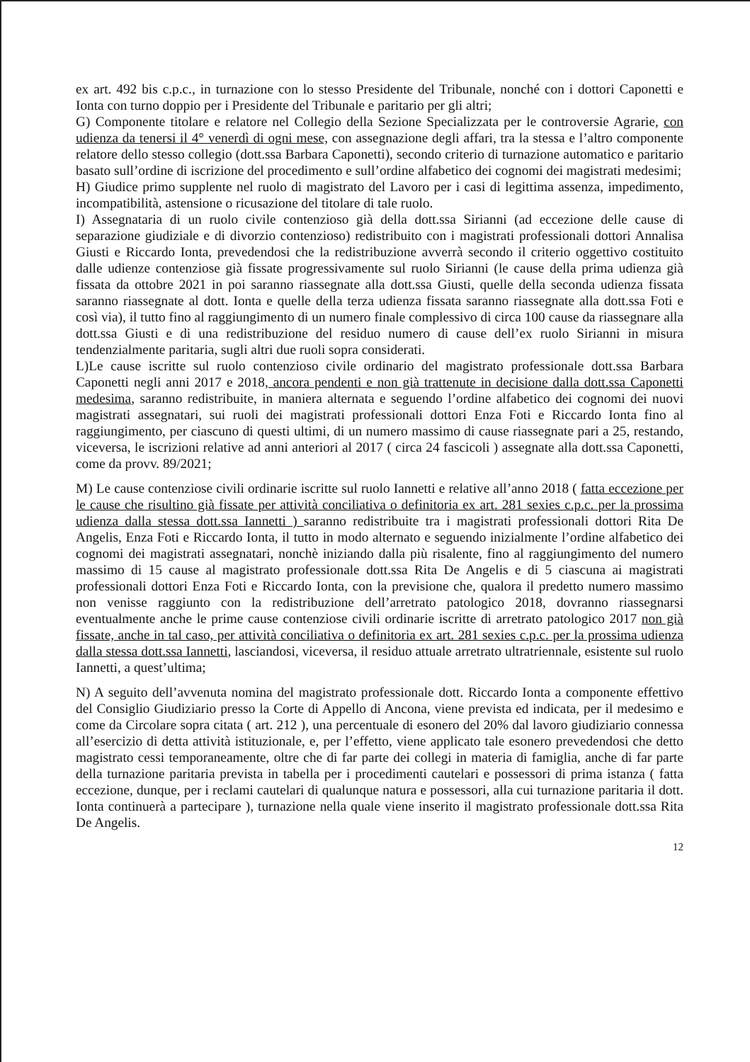ex art. 492 bis c.p.c., in turnazione con lo stesso Presidente del Tribunale, nonché con i dottori Caponetti e Ionta con turno doppio per i Presidente del Tribunale e paritario per gli altri;
G) Componente titolare e relatore nel Collegio della Sezione Specializzata per le controversie Agrarie, con udienza da tenersi il 4° venerdì di ogni mese, con assegnazione degli affari, tra la stessa e l’altro componente relatore dello stesso collegio (dott.ssa Barbara Caponetti), secondo criterio di turnazione automatico e paritario basato sull’ordine di iscrizione del procedimento e sull’ordine alfabetico dei cognomi dei magistrati medesimi;
H) Giudice primo supplente nel ruolo di magistrato del Lavoro per i casi di legittima assenza, impedimento, incompatibilità, astensione o ricusazione del titolare di tale ruolo.
I) Assegnataria di un ruolo civile contenzioso già della dott.ssa Sirianni (ad eccezione delle cause di separazione giudiziale e di divorzio contenzioso) redistribuito con i magistrati professionali dottori Annalisa Giusti e Riccardo Ionta, prevedendosi che la redistribuzione avverrà secondo il criterio oggettivo costituito dalle udienze contenziose già fissate progressivamente sul ruolo Sirianni (le cause della prima udienza già fissata da ottobre 2021 in poi saranno riassegnate alla dott.ssa Giusti, quelle della seconda udienza fissata saranno riassegnate al dott. Ionta e quelle della terza udienza fissata saranno riassegnate alla dott.ssa Foti e così via), il tutto fino al raggiungimento di un numero finale complessivo di circa 100 cause da riassegnare alla dott.ssa Giusti e di una redistribuzione del residuo numero di cause dell’ex ruolo Sirianni in misura tendenzialmente paritaria, sugli altri due ruoli sopra considerati.
L)Le cause iscritte sul ruolo contenzioso civile ordinario del magistrato professionale dott.ssa Barbara Caponetti negli anni 2017 e 2018, ancora pendenti e non già trattenute in decisione dalla dott.ssa Caponetti medesima, saranno redistribuite, in maniera alternata e seguendo l’ordine alfabetico dei cognomi dei nuovi magistrati assegnatari, sui ruoli dei magistrati professionali dottori Enza Foti e Riccardo Ionta fino al raggiungimento, per ciascuno di questi ultimi, di un numero massimo di cause riassegnate pari a 25, restando, viceversa, le iscrizioni relative ad anni anteriori al 2017 ( circa 24 fascicoli ) assegnate alla dott.ssa Caponetti, come da provv. 89/2021;
M) Le cause contenziose civili ordinarie iscritte sul ruolo Iannetti e relative all’anno 2018 ( fatta eccezione per le cause che risultino già fissate per attività conciliativa o definitoria ex art. 281 sexies c.p.c. per la prossima udienza dalla stessa dott.ssa Iannetti ) saranno redistribuite tra i magistrati professionali dottori Rita De Angelis, Enza Foti e Riccardo Ionta, il tutto in modo alternato e seguendo inizialmente l’ordine alfabetico dei cognomi dei magistrati assegnatari, nonchè iniziando dalla più risalente, fino al raggiungimento del numero massimo di 15 cause al magistrato professionale dott.ssa Rita De Angelis e di 5 ciascuna ai magistrati professionali dottori Enza Foti e Riccardo Ionta, con la previsione che, qualora il predetto numero massimo non venisse raggiunto con la redistribuzione dell’arretrato patologico 2018, dovranno riassegnarsi eventualmente anche le prime cause contenziose civili ordinarie iscritte di arretrato patologico 2017 non già fissate, anche in tal caso, per attività conciliativa o definitoria ex art. 281 sexies c.p.c. per la prossima udienza dalla stessa dott.ssa Iannetti, lasciandosi, viceversa, il residuo attuale arretrato ultratriennale, esistente sul ruolo Iannetti, a quest’ultima;
N) A seguito dell’avvenuta nomina del magistrato professionale dott. Riccardo Ionta a componente effettivo del Consiglio Giudiziario presso la Corte di Appello di Ancona, viene prevista ed indicata, per il medesimo e come da Circolare sopra citata ( art. 212 ), una percentuale di esonero del 20% dal lavoro giudiziario connessa all’esercizio di detta attività istituzionale, e, per l’effetto, viene applicato tale esonero prevedendosi che detto magistrato cessi temporaneamente, oltre che di far parte dei collegi in materia di famiglia, anche di far parte della turnazione paritaria prevista in tabella per i procedimenti cautelari e possessori di prima istanza ( fatta eccezione, dunque, per i reclami cautelari di qualunque natura e possessori, alla cui turnazione paritaria il dott. Ionta continuerà a partecipare ), turnazione nella quale viene inserito il magistrato professionale dott.ssa Rita De Angelis.
12